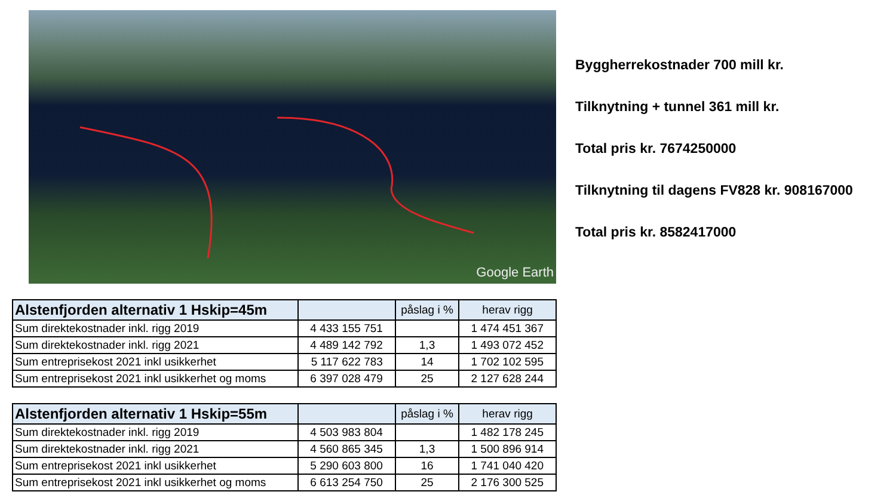Google Earth
Byggherrekostnader 700 mill kr.
Tilknytning + tunnel 361 mill kr.
Total pris kr. 7674250000
Tilknytning til dagens FV828 kr. 908167000
Total pris kr. 8582417000
| Alstenfjorden alternativ 1 Hskip=45m | | påslag i % | herav rigg |
| --- | --- | --- | --- |
| Sum direktekostnader inkl. rigg 2019 | 4 433 155 751 | | 1 474 451 367 |
| Sum direktekostnader inkl. rigg 2021 | 4 489 142 792 | 1,3 | 1 493 072 452 |
| Sum entreprisekost 2021 inkl usikkerhet | 5 117 622 783 | 14 | 1 702 102 595 |
| Sum entreprisekost 2021 inkl usikkerhet og moms | 6 397 028 479 | 25 | 2 127 628 244 |
| Alstenfjorden alternativ 1 Hskip=55m | | påslag i % | herav rigg |
| --- | --- | --- | --- |
| Sum direktekostnader inkl. rigg 2019 | 4 503 983 804 | | 1 482 178 245 |
| Sum direktekostnader inkl. rigg 2021 | 4 560 865 345 | 1,3 | 1 500 896 914 |
| Sum entreprisekost 2021 inkl usikkerhet | 5 290 603 800 | 16 | 1 741 040 420 |
| Sum entreprisekost 2021 inkl usikkerhet og moms | 6 613 254 750 | 25 | 2 176 300 525 |